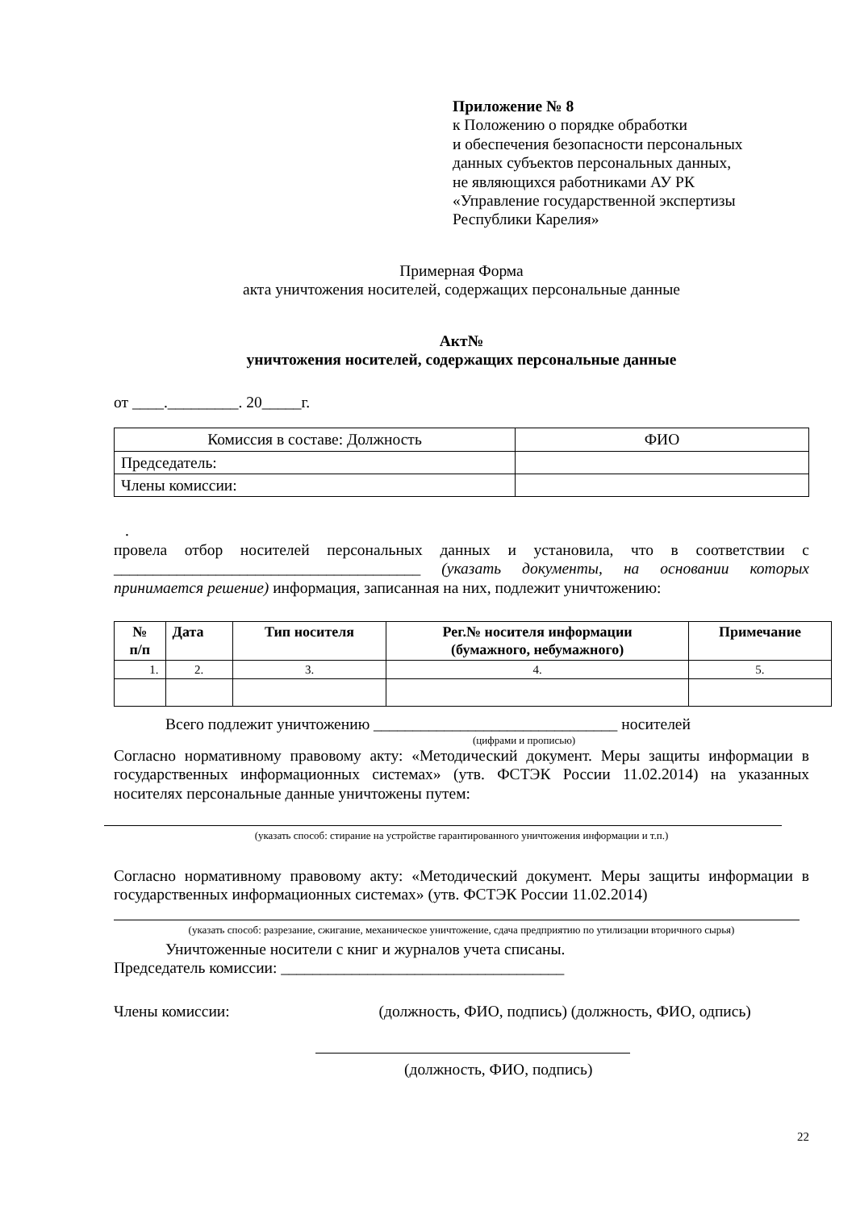Приложение № 8
к Положению о порядке обработки
и обеспечения безопасности персональных
данных субъектов персональных данных,
не являющихся работниками АУ РК
«Управление государственной экспертизы
Республики Карелия»
Примерная Форма
акта уничтожения носителей, содержащих персональные данные
Акт№
уничтожения носителей, содержащих персональные данные
от ____._________. 20_____г.
| Комиссия в составе: Должность | ФИО |
| Председатель: | |
| Члены комиссии: | |
.
провела отбор носителей персональных данных и установила, что в соответствии с _______________________________________ (указать документы, на основании которых принимается решение) информация, записанная на них, подлежит уничтожению:
| № п/п | Дата | Тип носителя | Рег.№ носителя информации (бумажного, небумажного) | Примечание |
| --- | --- | --- | --- | --- |
| 1. | 2. | 3. | 4. | 5. |
Всего подлежит уничтожению _______________________________ носителей
(цифрами и прописью)
Согласно нормативному правовому акту: «Методический документ. Меры защиты информации в государственных информационных системах» (утв. ФСТЭК России 11.02.2014) на указанных носителях персональные данные уничтожены путем:
(указать способ: стирание на устройстве гарантированного уничтожения информации и т.п.)
Согласно нормативному правовому акту: «Методический документ. Меры защиты информации в государственных информационных системах» (утв. ФСТЭК России 11.02.2014)
(указать способ: разрезание, сжигание, механическое уничтожение, сдача предприятию по утилизации вторичного сырья)
Уничтоженные носители с книг и журналов учета списаны.
Председатель комиссии: ____________________________________
Члены комиссии: (должность, ФИО, подпись) (должность, ФИО, одпись)
(должность, ФИО, подпись)
22